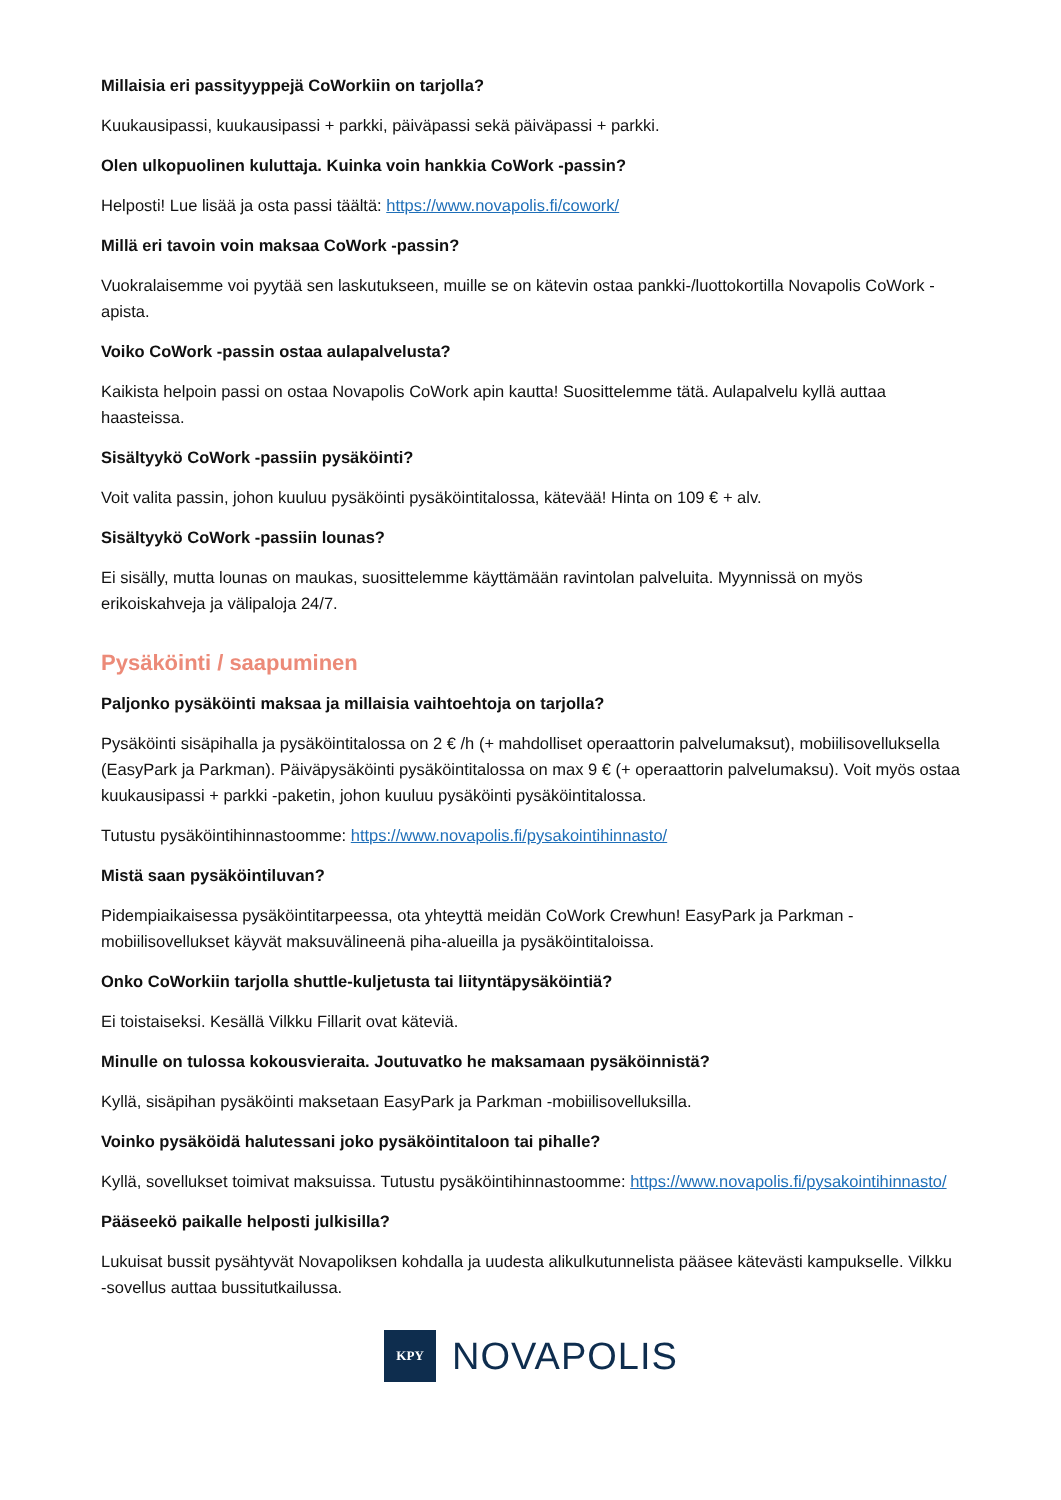Millaisia eri passityyppejä CoWorkiin on tarjolla?
Kuukausipassi, kuukausipassi + parkki, päiväpassi sekä päiväpassi + parkki.
Olen ulkopuolinen kuluttaja. Kuinka voin hankkia CoWork -passin?
Helposti! Lue lisää ja osta passi täältä: https://www.novapolis.fi/cowork/
Millä eri tavoin voin maksaa CoWork -passin?
Vuokralaisemme voi pyytää sen laskutukseen, muille se on kätevin ostaa pankki-/luottokortilla Novapolis CoWork -apista.
Voiko CoWork -passin ostaa aulapalvelusta?
Kaikista helpoin passi on ostaa Novapolis CoWork apin kautta! Suosittelemme tätä. Aulapalvelu kyllä auttaa haasteissa.
Sisältyykö CoWork -passiin pysäköinti?
Voit valita passin, johon kuuluu pysäköinti pysäköintitalossa, kätevää! Hinta on 109 € + alv.
Sisältyykö CoWork -passiin lounas?
Ei sisälly, mutta lounas on maukas, suosittelemme käyttämään ravintolan palveluita. Myynnissä on myös erikoiskahveja ja välipaloja 24/7.
Pysäköinti / saapuminen
Paljonko pysäköinti maksaa ja millaisia vaihtoehtoja on tarjolla?
Pysäköinti sisäpihalla ja pysäköintitalossa on 2 € /h (+ mahdolliset operaattorin palvelumaksut), mobiilisovelluksella (EasyPark ja Parkman). Päiväpysäköinti pysäköintitalossa on max 9 € (+ operaattorin palvelumaksu). Voit myös ostaa kuukausipassi + parkki -paketin, johon kuuluu pysäköinti pysäköintitalossa.
Tutustu pysäköintihinnastoomme: https://www.novapolis.fi/pysakointihinnasto/
Mistä saan pysäköintiluvan?
Pidempiaikaisessa pysäköintitarpeessa, ota yhteyttä meidän CoWork Crewhun! EasyPark ja Parkman -mobiilisovellukset käyvät maksuvälineenä piha-alueilla ja pysäköintitaloissa.
Onko CoWorkiin tarjolla shuttle-kuljetusta tai liityntäpysäköintiä?
Ei toistaiseksi. Kesällä Vilkku Fillarit ovat käteviä.
Minulle on tulossa kokousvieraita. Joutuvatko he maksamaan pysäköinnistä?
Kyllä, sisäpihan pysäköinti maksetaan EasyPark ja Parkman -mobiilisovelluksilla.
Voinko pysäköidä halutessani joko pysäköintitaloon tai pihalle?
Kyllä, sovellukset toimivat maksuissa. Tutustu pysäköintihinnastoomme: https://www.novapolis.fi/pysakointihinnasto/
Pääseekö paikalle helposti julkisilla?
Lukuisat bussit pysähtyvät Novapoliksen kohdalla ja uudesta alikulkutunnelista pääsee kätevästi kampukselle. Vilkku -sovellus auttaa bussitutkailussa.
KPY
NOVAPOLIS